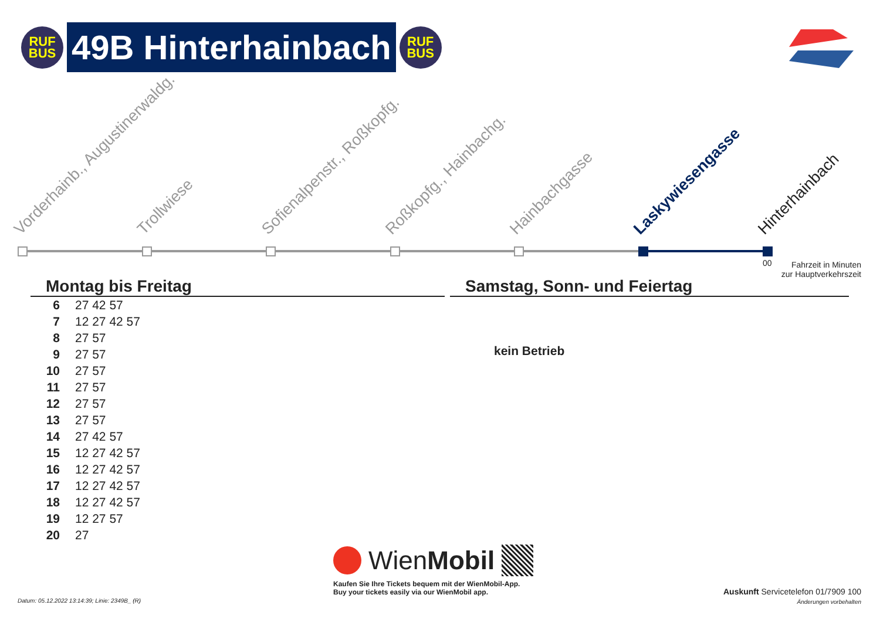RUF
BUS
49B Hinterhainbach
RUF
BUS
Vorderhainb., Augustinerwaldg. Trollwiese Sofienalpenstr., Roßkopfg. Roßkopfg., Hainbachg. Hainbachgasse Laskywiesengasse Hinterhainbach
00
Fahrzeit in Minuten
zur Hauptverkehrszeit
Montag bis Freitag
| 6 | 27 42 57 |
| 7 | 12 27 42 57 |
| 8 | 27 57 |
| 9 | 27 57 |
| 10 | 27 57 |
| 11 | 27 57 |
| 12 | 27 57 |
| 13 | 27 57 |
| 14 | 27 42 57 |
| 15 | 12 27 42 57 |
| 16 | 12 27 42 57 |
| 17 | 12 27 42 57 |
| 18 | 12 27 42 57 |
| 19 | 12 27 57 |
| 20 | 27 |
Samstag, Sonn- und Feiertag
kein Betrieb
Wien Mobil
Kaufen Sie Ihre Tickets bequem mit der WienMobil-App.
Buy your tickets easily via our WienMobil app.
Datum: 05.12.2022 13:14:39; Linie: 2349B_ (R)
Auskunft Servicetelefon 01/7909 100
Änderungen vorbehalten